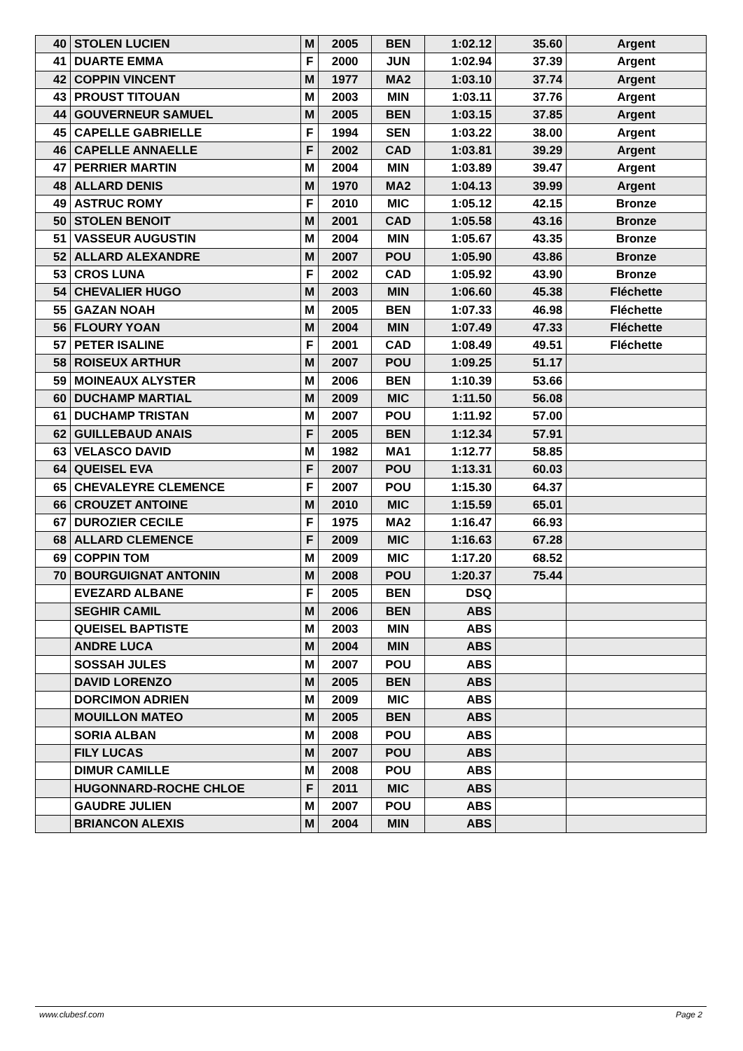| 40 | STOLEN LUCIEN | M | 2005 | BEN | 1:02.12 | 35.60 | Argent |
| 41 | DUARTE EMMA | F | 2000 | JUN | 1:02.94 | 37.39 | Argent |
| 42 | COPPIN VINCENT | M | 1977 | MA2 | 1:03.10 | 37.74 | Argent |
| 43 | PROUST TITOUAN | M | 2003 | MIN | 1:03.11 | 37.76 | Argent |
| 44 | GOUVERNEUR SAMUEL | M | 2005 | BEN | 1:03.15 | 37.85 | Argent |
| 45 | CAPELLE GABRIELLE | F | 1994 | SEN | 1:03.22 | 38.00 | Argent |
| 46 | CAPELLE ANNAELLE | F | 2002 | CAD | 1:03.81 | 39.29 | Argent |
| 47 | PERRIER MARTIN | M | 2004 | MIN | 1:03.89 | 39.47 | Argent |
| 48 | ALLARD DENIS | M | 1970 | MA2 | 1:04.13 | 39.99 | Argent |
| 49 | ASTRUC ROMY | F | 2010 | MIC | 1:05.12 | 42.15 | Bronze |
| 50 | STOLEN BENOIT | M | 2001 | CAD | 1:05.58 | 43.16 | Bronze |
| 51 | VASSEUR AUGUSTIN | M | 2004 | MIN | 1:05.67 | 43.35 | Bronze |
| 52 | ALLARD ALEXANDRE | M | 2007 | POU | 1:05.90 | 43.86 | Bronze |
| 53 | CROS LUNA | F | 2002 | CAD | 1:05.92 | 43.90 | Bronze |
| 54 | CHEVALIER HUGO | M | 2003 | MIN | 1:06.60 | 45.38 | Fléchette |
| 55 | GAZAN NOAH | M | 2005 | BEN | 1:07.33 | 46.98 | Fléchette |
| 56 | FLOURY YOAN | M | 2004 | MIN | 1:07.49 | 47.33 | Fléchette |
| 57 | PETER ISALINE | F | 2001 | CAD | 1:08.49 | 49.51 | Fléchette |
| 58 | ROISEUX ARTHUR | M | 2007 | POU | 1:09.25 | 51.17 | |
| 59 | MOINEAUX ALYSTER | M | 2006 | BEN | 1:10.39 | 53.66 | |
| 60 | DUCHAMP MARTIAL | M | 2009 | MIC | 1:11.50 | 56.08 | |
| 61 | DUCHAMP TRISTAN | M | 2007 | POU | 1:11.92 | 57.00 | |
| 62 | GUILLEBAUD ANAIS | F | 2005 | BEN | 1:12.34 | 57.91 | |
| 63 | VELASCO DAVID | M | 1982 | MA1 | 1:12.77 | 58.85 | |
| 64 | QUEISEL EVA | F | 2007 | POU | 1:13.31 | 60.03 | |
| 65 | CHEVALEYRE CLEMENCE | F | 2007 | POU | 1:15.30 | 64.37 | |
| 66 | CROUZET ANTOINE | M | 2010 | MIC | 1:15.59 | 65.01 | |
| 67 | DUROZIER CECILE | F | 1975 | MA2 | 1:16.47 | 66.93 | |
| 68 | ALLARD CLEMENCE | F | 2009 | MIC | 1:16.63 | 67.28 | |
| 69 | COPPIN TOM | M | 2009 | MIC | 1:17.20 | 68.52 | |
| 70 | BOURGUIGNAT ANTONIN | M | 2008 | POU | 1:20.37 | 75.44 | |
| | EVEZARD ALBANE | F | 2005 | BEN | DSQ | | |
| | SEGHIR CAMIL | M | 2006 | BEN | ABS | | |
| | QUEISEL BAPTISTE | M | 2003 | MIN | ABS | | |
| | ANDRE LUCA | M | 2004 | MIN | ABS | | |
| | SOSSAH JULES | M | 2007 | POU | ABS | | |
| | DAVID LORENZO | M | 2005 | BEN | ABS | | |
| | DORCIMON ADRIEN | M | 2009 | MIC | ABS | | |
| | MOUILLON MATEO | M | 2005 | BEN | ABS | | |
| | SORIA ALBAN | M | 2008 | POU | ABS | | |
| | FILY LUCAS | M | 2007 | POU | ABS | | |
| | DIMUR CAMILLE | M | 2008 | POU | ABS | | |
| | HUGONNARD-ROCHE CHLOE | F | 2011 | MIC | ABS | | |
| | GAUDRE JULIEN | M | 2007 | POU | ABS | | |
| | BRIANCON ALEXIS | M | 2004 | MIN | ABS | | |
www.clubesf.com Page 2